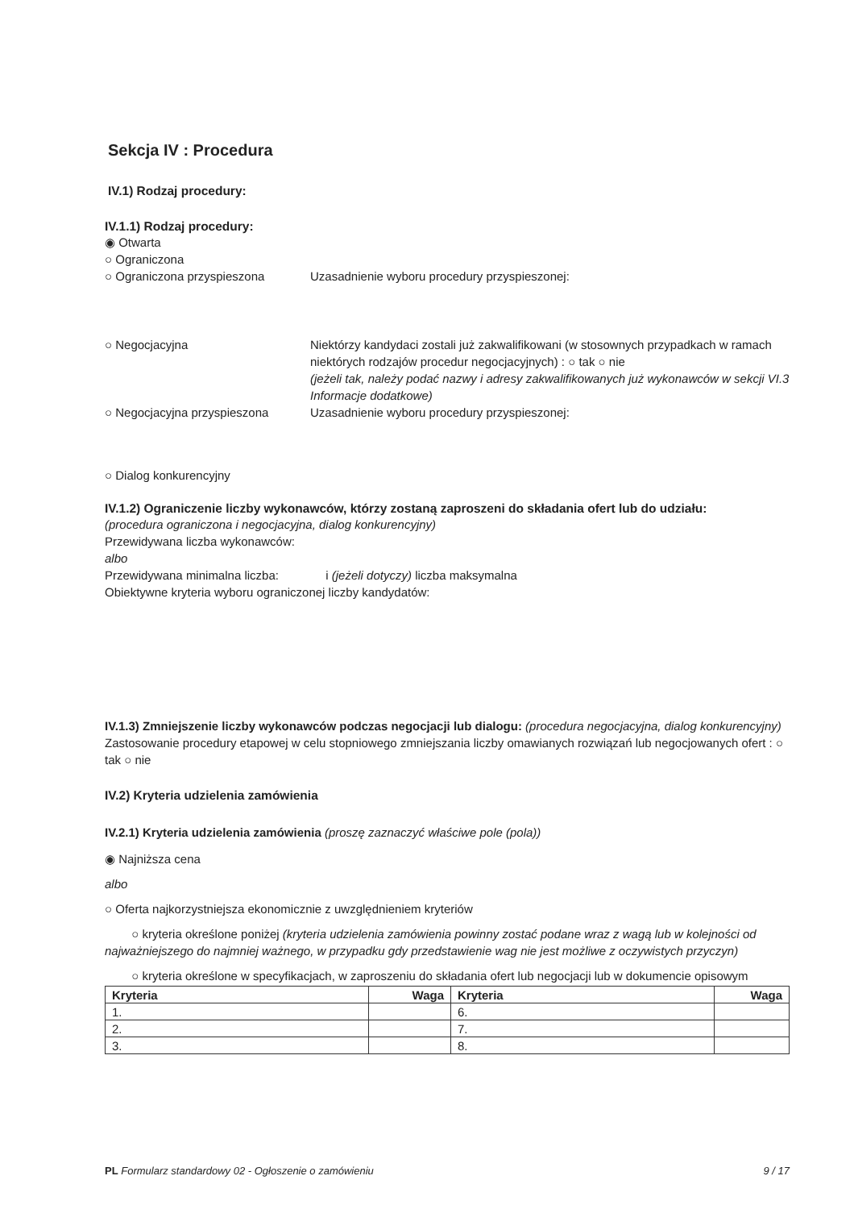Sekcja IV : Procedura
IV.1) Rodzaj procedury:
IV.1.1) Rodzaj procedury:
◉ Otwarta
○ Ograniczona
○ Ograniczona przyspieszona Uzasadnienie wyboru procedury przyspieszonej:
○ Negocjacyjna Niektórzy kandydaci zostali już zakwalifikowani (w stosownych przypadkach w ramach niektórych rodzajów procedur negocjacyjnych) : ○ tak ○ nie
(jeżeli tak, należy podać nazwy i adresy zakwalifikowanych już wykonawców w sekcji VI.3 Informacje dodatkowe)
○ Negocjacyjna przyspieszona Uzasadnienie wyboru procedury przyspieszonej:
○ Dialog konkurencyjny
IV.1.2) Ograniczenie liczby wykonawców, którzy zostaną zaproszeni do składania ofert lub do udziału:
(procedura ograniczona i negocjacyjna, dialog konkurencyjny)
Przewidywana liczba wykonawców:
albo
Przewidywana minimalna liczba: i (jeżeli dotyczy) liczba maksymalna
Obiektywne kryteria wyboru ograniczonej liczby kandydatów:
IV.1.3) Zmniejszenie liczby wykonawców podczas negocjacji lub dialogu: (procedura negocjacyjna, dialog konkurencyjny)
Zastosowanie procedury etapowej w celu stopniowego zmniejszania liczby omawianych rozwiązań lub negocjowanych ofert : ○ tak ○ nie
IV.2) Kryteria udzielenia zamówienia
IV.2.1) Kryteria udzielenia zamówienia (proszę zaznaczyć właściwe pole (pola))
◉ Najniższa cena
albo
○ Oferta najkorzystniejsza ekonomicznie z uwzględnieniem kryteriów
○ kryteria określone poniżej (kryteria udzielenia zamówienia powinny zostać podane wraz z wagą lub w kolejności od najważniejszego do najmniej ważnego, w przypadku gdy przedstawienie wag nie jest możliwe z oczywistych przyczyn)
○ kryteria określone w specyfikacjach, w zaproszeniu do składania ofert lub negocjacji lub w dokumencie opisowym
| Kryteria | Waga | Kryteria | Waga |
| --- | --- | --- | --- |
| 1. | | 6. | |
| 2. | | 7. | |
| 3. | | 8. | |
PL Formularz standardowy 02 - Ogłoszenie o zamówieniu 9 / 17